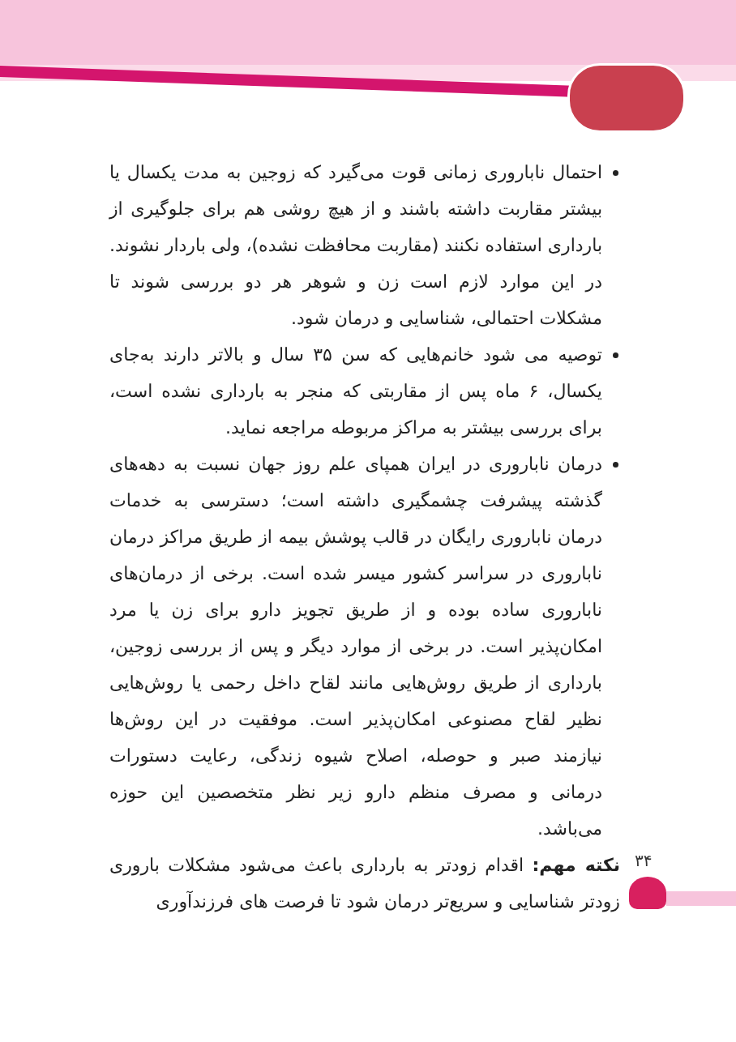احتمال ناباروری زمانی قوت می‌گیرد که زوجین به مدت یکسال یا بیشتر مقاربت داشته باشند و از هیچ روشی هم برای جلوگیری از بارداری استفاده نکنند (مقاربت محافظت نشده)، ولی باردار نشوند. در این موارد لازم است زن و شوهر هر دو بررسی شوند تا مشکلات احتمالی، شناسایی و درمان شود.
توصیه می شود خانم‌هایی که سن ۳۵ سال و بالاتر دارند به‌جای یکسال، ۶ ماه پس از مقاربتی که منجر به بارداری نشده است، برای بررسی بیشتر به مراکز مربوطه مراجعه نماید.
درمان ناباروری در ایران همپای علم روز جهان نسبت به دهه‌های گذشته پیشرفت چشمگیری داشته است؛ دسترسی به خدمات درمان ناباروری رایگان در قالب پوشش بیمه از طریق مراکز درمان ناباروری در سراسر کشور میسر شده است. برخی از درمان‌های ناباروری ساده بوده و از طریق تجویز دارو برای زن یا مرد امکان‌پذیر است. در برخی از موارد دیگر و پس از بررسی زوجین، بارداری از طریق روش‌هایی مانند لقاح داخل رحمی یا روش‌هایی نظیر لقاح مصنوعی امکان‌پذیر است. موفقیت در این روش‌ها نیازمند صبر و حوصله، اصلاح شیوه زندگی، رعایت دستورات درمانی و مصرف منظم دارو زیر نظر متخصصین این حوزه می‌باشد.
نکته مهم: اقدام زودتر به بارداری باعث می‌شود مشکلات باروری زودتر شناسایی و سریع‌تر درمان شود تا فرصت های فرزندآوری
۳۴